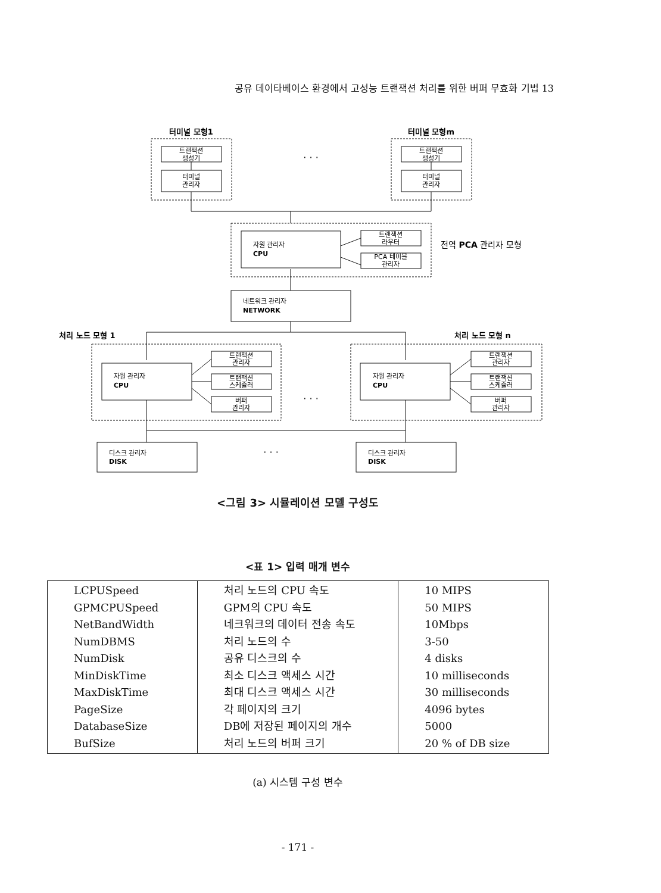공유 데이타베이스 환경에서 고성능 트랜잭션 처리를 위한 버퍼 무효화 기법 13
터미널 모형1
터미널 모형m
트랜잭션
생성기
터미널
관리자
트랜잭션
생성기
터미널
관리자
· · ·
트랜잭션
라우터
PCA 테이블
관리자
트랜잭션
관리자
트랜잭션
스케쥴러
버퍼
관리자
트랜잭션
관리자
트랜잭션
스케쥴러
버퍼
관리자
· · ·
· · ·
자원 관리자
CPU
전역 PCA 관리자 모형
네트워크 관리자
NETWORK
처리 노드 모형 1
처리 노드 모형 n
자원 관리자
CPU
자원 관리자
CPU
디스크 관리자
DISK
디스크 관리자
DISK
<그림 3> 시뮬레이션 모델 구성도
<표 1> 입력 매개 변수
| LCPUSpeed GPMCPUSpeed NetBandWidth NumDBMS NumDisk MinDiskTime MaxDiskTime PageSize DatabaseSize BufSize | 처리 노드의 CPU 속도 GPM의 CPU 속도 네크워크의 데이터 전송 속도 처리 노드의 수 공유 디스크의 수 최소 디스크 액세스 시간 최대 디스크 액세스 시간 각 페이지의 크기 DB에 저장된 페이지의 개수 처리 노드의 버퍼 크기 | 10 MIPS 50 MIPS 10Mbps 3-50 4 disks 10 milliseconds 30 milliseconds 4096 bytes 5000 20 % of DB size |
(a) 시스템 구성 변수
- 171 -